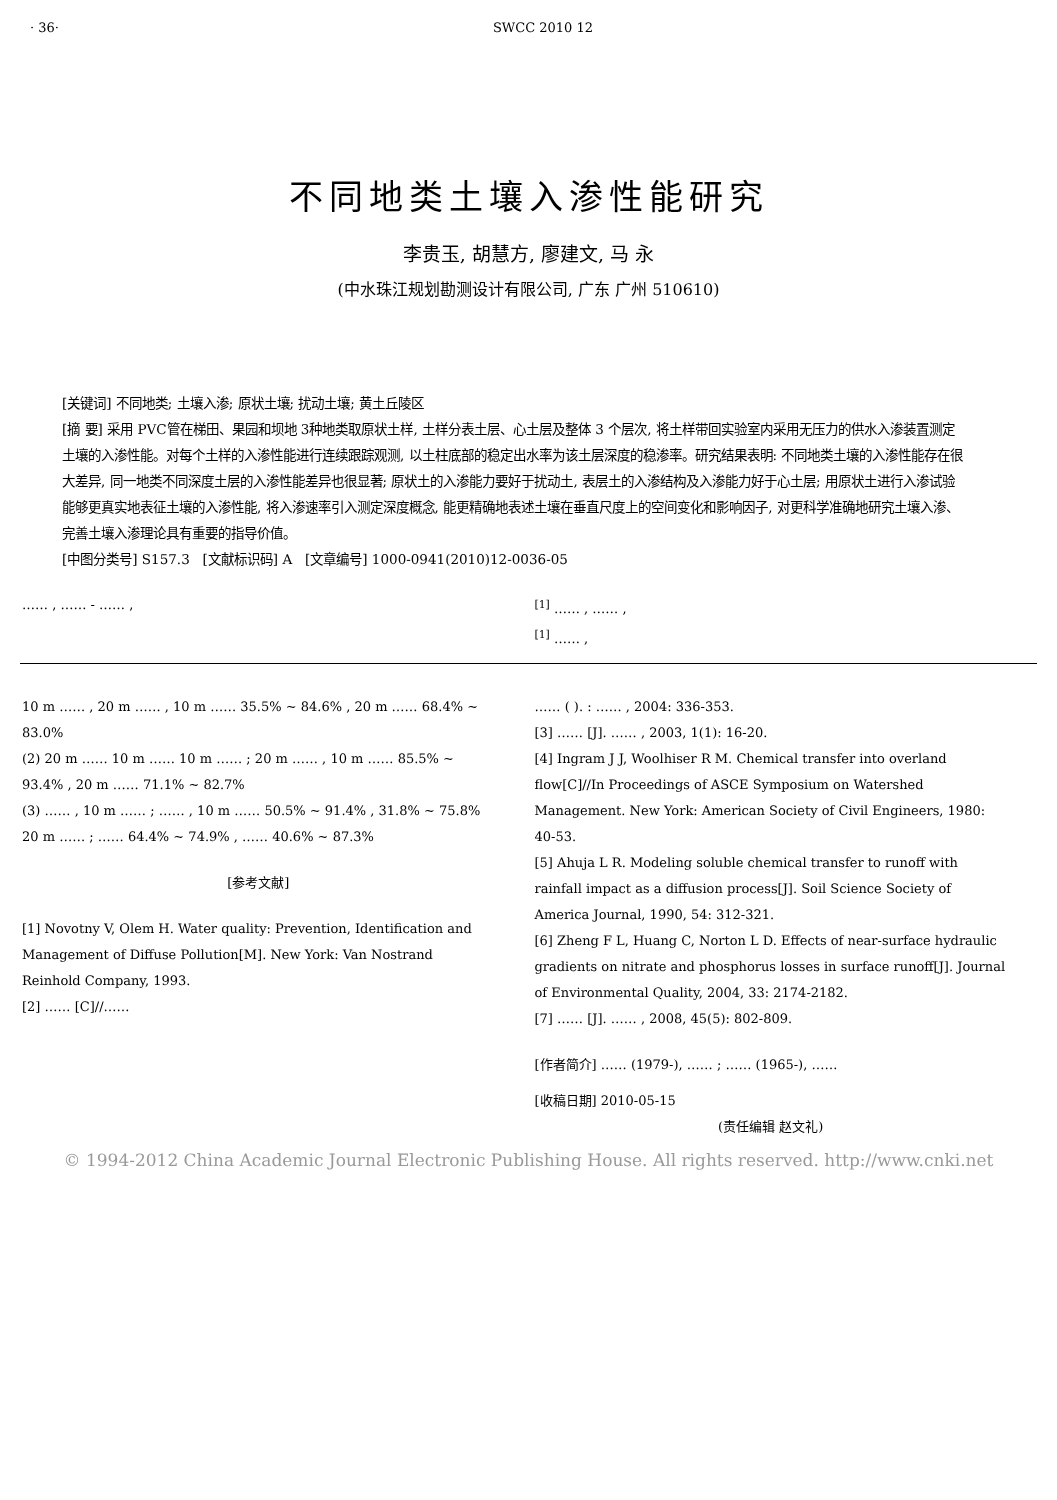· 36· SWCC 2010 12
不同地类土壤入渗性能研究
李贵玉, 胡慧方, 廖建文, 马 永
(中水珠江规划勘测设计有限公司, 广东 广州 510610)
[关键词] 不同地类; 土壤入渗; 原状土壤; 扰动土壤; 黄土丘陵区
[摘 要] 采用 PVC管在梯田、果园和坝地 3种地类取原状土样, 土样分表土层、心土层及整体 3 个层次, 将土样带回实验室内采用无压力的供水入渗装置测定土壤的入渗性能。对每个土样的入渗性能进行连续跟踪观测, 以土柱底部的稳定出水率为该土层深度的稳渗率。研究结果表明: 不同地类土壤的入渗性能存在很大差异, 同一地类不同深度土层的入渗性能差异也很显著; 原状土的入渗能力要好于扰动土, 表层土的入渗结构及入渗能力好于心土层; 用原状土进行入渗试验能够更真实地表征土壤的入渗性能, 将入渗速率引入测定深度概念, 能更精确地表述土壤在垂直尺度上的空间变化和影响因子, 对更科学准确地研究土壤入渗、完善土壤入渗理论具有重要的指导价值。
[中图分类号] S157.3 [文献标识码] A [文章编号] 1000-0941(2010)12-0036-05
…… , …… - …… , <sup>[1]</sup> …… , …… ,
<sup>[1]</sup> …… ,
10 m …… , 20 m …… , 10 m …… 35.5% ~ 84.6% , 20 m …… 68.4% ~ 83.0%
(2) 20 m …… 10 m …… 10 m …… ; 20 m …… , 10 m …… 85.5% ~ 93.4% , 20 m …… 71.1% ~ 82.7%
(3) …… , 10 m …… ; …… , 10 m …… 50.5% ~ 91.4% , 31.8% ~ 75.8% 20 m …… ; …… 64.4% ~ 74.9% , …… 40.6% ~ 87.3%
[参考文献]
[1] Novotny V, Olem H. Water quality: Prevention, Identification and Management of Diffuse Pollution[M]. New York: Van Nostrand Reinhold Company, 1993.
[2] …… [C]//……
…… ( ). : …… , 2004: 336-353.
[3] …… [J]. …… , 2003, 1(1): 16-20.
[4] Ingram J J, Woolhiser R M. Chemical transfer into overland flow[C]//In Proceedings of ASCE Symposium on Watershed Management. New York: American Society of Civil Engineers, 1980: 40-53.
[5] Ahuja L R. Modeling soluble chemical transfer to runoff with rainfall impact as a diffusion process[J]. Soil Science Society of America Journal, 1990, 54: 312-321.
[6] Zheng F L, Huang C, Norton L D. Effects of near-surface hydraulic gradients on nitrate and phosphorus losses in surface runoff[J]. Journal of Environmental Quality, 2004, 33: 2174-2182.
[7] …… [J]. …… , 2008, 45(5): 802-809.
[作者简介] …… (1979-), …… ; …… (1965-), ……
[收稿日期] 2010-05-15
(责任编辑 赵文礼)
© 1994-2012 China Academic Journal Electronic Publishing House. All rights reserved. http://www.cnki.net